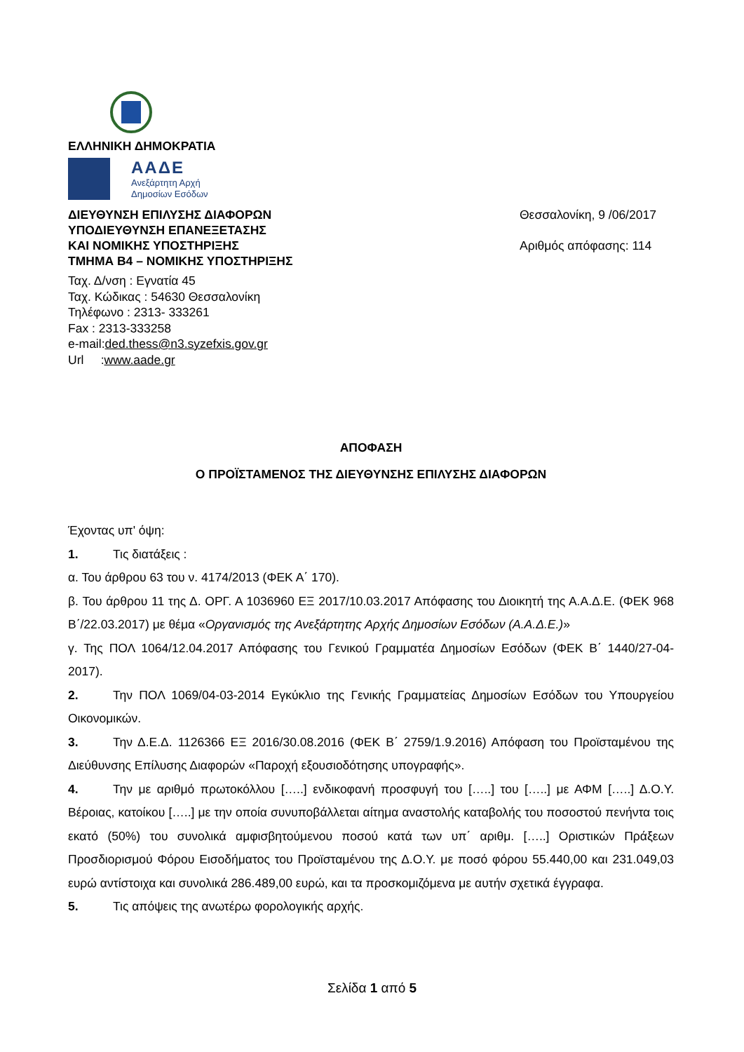ΕΛΛΗΝΙΚΗ ΔΗΜΟΚΡΑΤΙΑ
ΑΑΔΕ
Ανεξάρτητη Αρχή
Δημοσίων Εσόδων
ΔΙΕΥΘΥΝΣΗ ΕΠΙΛΥΣΗΣ ΔΙΑΦΟΡΩΝ
ΥΠΟΔΙΕΥΘΥΝΣΗ ΕΠΑΝΕΞΕΤΑΣΗΣ
ΚΑΙ ΝΟΜΙΚΗΣ ΥΠΟΣΤΗΡΙΞΗΣ
ΤΜΗΜΑ Β4 – ΝΟΜΙΚΗΣ ΥΠΟΣΤΗΡΙΞΗΣ
Θεσσαλονίκη, 9 /06/2017
Αριθμός απόφασης: 114
Ταχ. Δ/νση : Εγνατία 45
Ταχ. Κώδικας : 54630 Θεσσαλονίκη
Τηλέφωνο : 2313- 333261
Fax : 2313-333258
e-mail:ded.thess@n3.syzefxis.gov.gr
Url :www.aade.gr
ΑΠΟΦΑΣΗ
Ο ΠΡΟΪΣΤΑΜΕΝΟΣ ΤΗΣ ΔΙΕΥΘΥΝΣΗΣ ΕΠΙΛΥΣΗΣ ΔΙΑΦΟΡΩΝ
Έχοντας υπ' όψη:
1. Τις διατάξεις :
α. Του άρθρου 63 του ν. 4174/2013 (ΦΕΚ Α΄ 170).
β. Του άρθρου 11 της Δ. ΟΡΓ. Α 1036960 ΕΞ 2017/10.03.2017 Απόφασης του Διοικητή της Α.Α.Δ.Ε. (ΦΕΚ 968 Β΄/22.03.2017) με θέμα «Οργανισμός της Ανεξάρτητης Αρχής Δημοσίων Εσόδων (Α.Α.Δ.Ε.)»
γ. Της ΠΟΛ 1064/12.04.2017 Απόφασης του Γενικού Γραμματέα Δημοσίων Εσόδων (ΦΕΚ Β΄ 1440/27-04-2017).
2. Την ΠΟΛ 1069/04-03-2014 Εγκύκλιο της Γενικής Γραμματείας Δημοσίων Εσόδων του Υπουργείου Οικονομικών.
3. Την Δ.Ε.Δ. 1126366 ΕΞ 2016/30.08.2016 (ΦΕΚ Β΄ 2759/1.9.2016) Απόφαση του Προϊσταμένου της Διεύθυνσης Επίλυσης Διαφορών «Παροχή εξουσιοδότησης υπογραφής».
4. Την με αριθμό πρωτοκόλλου […..] ενδικοφανή προσφυγή του […..] του […..] με ΑΦΜ […..] Δ.Ο.Υ. Βέροιας, κατοίκου […..] με την οποία συνυποβάλλεται αίτημα αναστολής καταβολής του ποσοστού πενήντα τοις εκατό (50%) του συνολικά αμφισβητούμενου ποσού κατά των υπ΄ αριθμ. […..] Οριστικών Πράξεων Προσδιορισμού Φόρου Εισοδήματος του Προϊσταμένου της Δ.Ο.Υ. με ποσό φόρου 55.440,00 και 231.049,03 ευρώ αντίστοιχα και συνολικά 286.489,00 ευρώ, και τα προσκομιζόμενα με αυτήν σχετικά έγγραφα.
5. Τις απόψεις της ανωτέρω φορολογικής αρχής.
Σελίδα 1 από 5